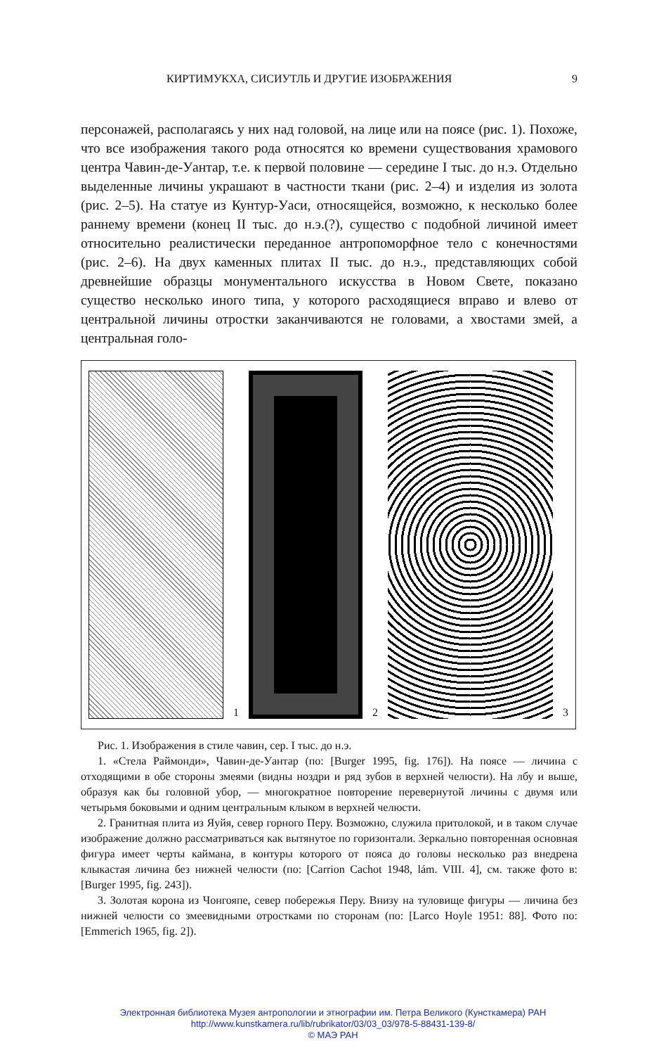КИРТИМУКХА, СИСИУТЛЬ И ДРУГИЕ ИЗОБРАЖЕНИЯ 9
персонажей, располагаясь у них над головой, на лице или на поясе (рис. 1). Похоже, что все изображения такого рода относятся ко времени существования храмового центра Чавин-де-Уантар, т.е. к первой половине — середине I тыс. до н.э. Отдельно выделенные личины украшают в частности ткани (рис. 2–4) и изделия из золота (рис. 2–5). На статуе из Кунтур-Уаси, относящейся, возможно, к несколько более раннему времени (конец II тыс. до н.э.(?), существо с подобной личиной имеет относительно реалистически переданное антропоморфное тело с конечностями (рис. 2–6). На двух каменных плитах II тыс. до н.э., представляющих собой древнейшие образцы монументального искусства в Новом Свете, показано существо несколько иного типа, у которого расходящиеся вправо и влево от центральной личины отростки заканчиваются не головами, а хвостами змей, а центральная голо-
1 2 3
Рис. 1. Изображения в стиле чавин, сер. I тыс. до н.э.
1. «Стела Раймонди», Чавин-де-Уантар (по: [Burger 1995, fig. 176]). На поясе — личина с отходящими в обе стороны змеями (видны ноздри и ряд зубов в верхней челюсти). На лбу и выше, образуя как бы головной убор, — многократное повторение перевернутой личины с двумя или четырьмя боковыми и одним центральным клыком в верхней челюсти.
2. Гранитная плита из Яуйя, север горного Перу. Возможно, служила притолокой, и в таком случае изображение должно рассматриваться как вытянутое по горизонтали. Зеркально повторенная основная фигура имеет черты каймана, в контуры которого от пояса до головы несколько раз внедрена клыкастая личина без нижней челюсти (по: [Carrion Cachot 1948, lám. VIII. 4], см. также фото в: [Burger 1995, fig. 243]).
3. Золотая корона из Чонгояпе, север побережья Перу. Внизу на туловище фигуры — личина без нижней челюсти со змеевидными отростками по сторонам (по: [Larco Hoyle 1951: 88]. Фото по: [Emmerich 1965, fig. 2]).
Электронная библиотека Музея антропологии и этнографии им. Петра Великого (Кунсткамера) РАН
http://www.kunstkamera.ru/lib/rubrikator/03/03_03/978-5-88431-139-8/
© МАЭ РАН